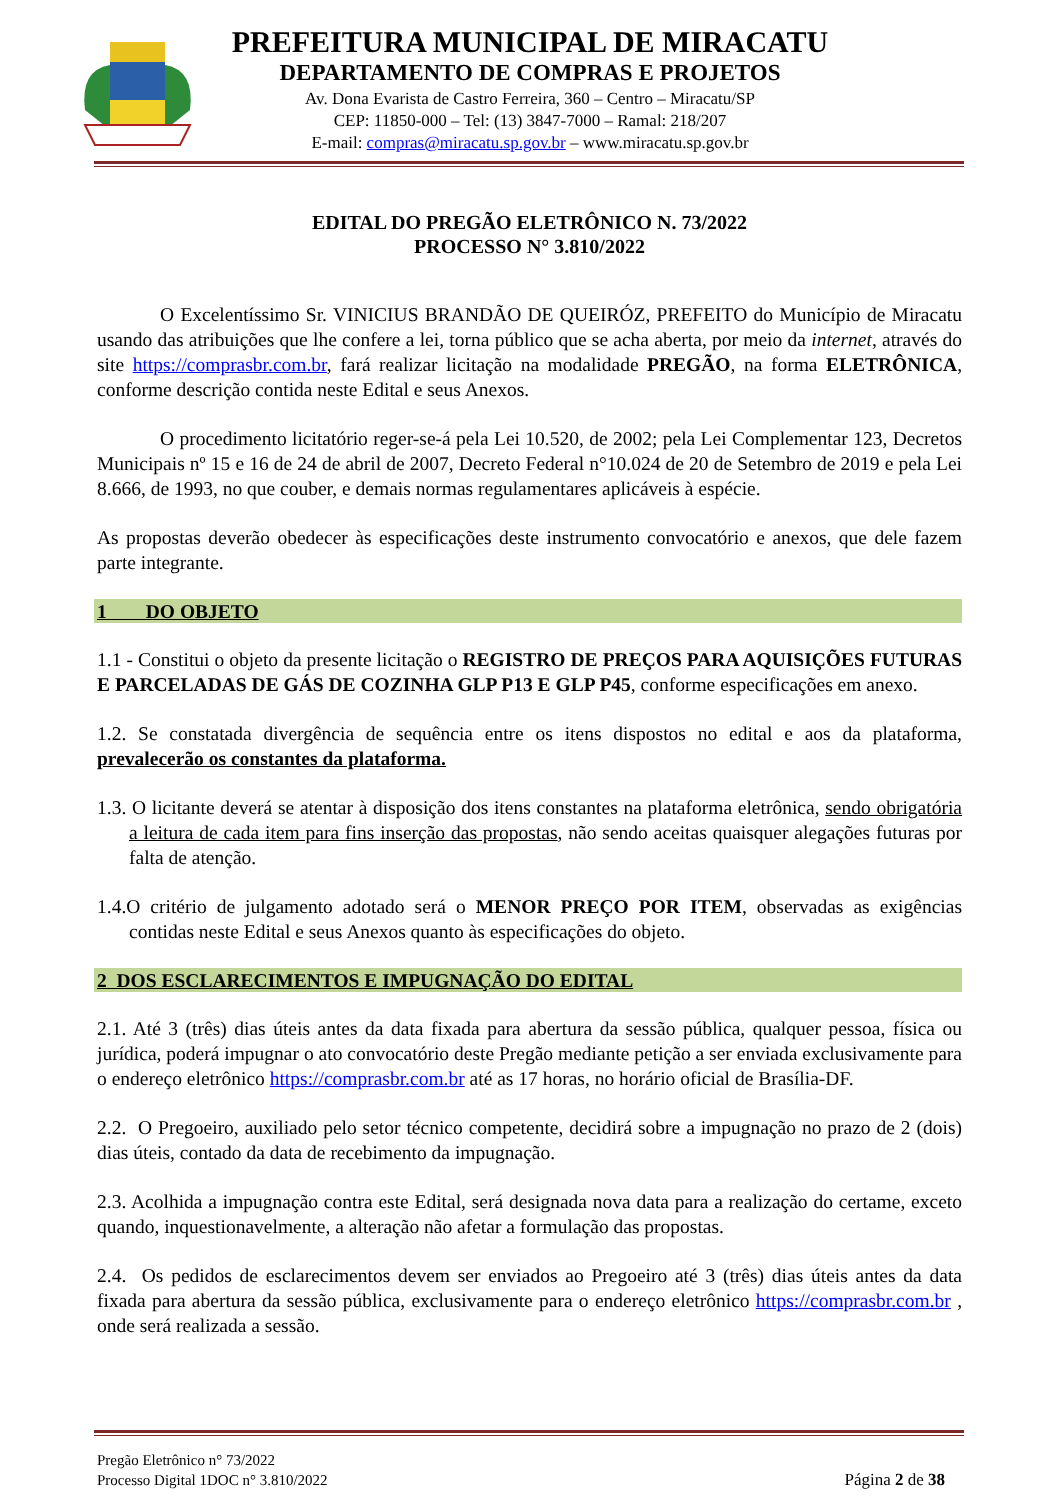PREFEITURA MUNICIPAL DE MIRACATU
DEPARTAMENTO DE COMPRAS E PROJETOS
Av. Dona Evarista de Castro Ferreira, 360 – Centro – Miracatu/SP
CEP: 11850-000 – Tel: (13) 3847-7000 – Ramal: 218/207
E-mail: compras@miracatu.sp.gov.br – www.miracatu.sp.gov.br
EDITAL DO PREGÃO ELETRÔNICO N. 73/2022
PROCESSO N° 3.810/2022
O Excelentíssimo Sr. VINICIUS BRANDÃO DE QUEIRÓZ, PREFEITO do Município de Miracatu usando das atribuições que lhe confere a lei, torna público que se acha aberta, por meio da internet, através do site https://comprasbr.com.br, fará realizar licitação na modalidade PREGÃO, na forma ELETRÔNICA, conforme descrição contida neste Edital e seus Anexos.
O procedimento licitatório reger-se-á pela Lei 10.520, de 2002; pela Lei Complementar 123, Decretos Municipais nº 15 e 16 de 24 de abril de 2007, Decreto Federal n°10.024 de 20 de Setembro de 2019 e pela Lei 8.666, de 1993, no que couber, e demais normas regulamentares aplicáveis à espécie.
As propostas deverão obedecer às especificações deste instrumento convocatório e anexos, que dele fazem parte integrante.
1 DO OBJETO
1.1 - Constitui o objeto da presente licitação o REGISTRO DE PREÇOS PARA AQUISIÇÕES FUTURAS E PARCELADAS DE GÁS DE COZINHA GLP P13 E GLP P45, conforme especificações em anexo.
1.2. Se constatada divergência de sequência entre os itens dispostos no edital e aos da plataforma, prevalecerão os constantes da plataforma.
1.3. O licitante deverá se atentar à disposição dos itens constantes na plataforma eletrônica, sendo obrigatória a leitura de cada item para fins inserção das propostas, não sendo aceitas quaisquer alegações futuras por falta de atenção.
1.4.O critério de julgamento adotado será o MENOR PREÇO POR ITEM, observadas as exigências contidas neste Edital e seus Anexos quanto às especificações do objeto.
2 DOS ESCLARECIMENTOS E IMPUGNAÇÃO DO EDITAL
2.1. Até 3 (três) dias úteis antes da data fixada para abertura da sessão pública, qualquer pessoa, física ou jurídica, poderá impugnar o ato convocatório deste Pregão mediante petição a ser enviada exclusivamente para o endereço eletrônico https://comprasbr.com.br até as 17 horas, no horário oficial de Brasília-DF.
2.2. O Pregoeiro, auxiliado pelo setor técnico competente, decidirá sobre a impugnação no prazo de 2 (dois) dias úteis, contado da data de recebimento da impugnação.
2.3. Acolhida a impugnação contra este Edital, será designada nova data para a realização do certame, exceto quando, inquestionavelmente, a alteração não afetar a formulação das propostas.
2.4. Os pedidos de esclarecimentos devem ser enviados ao Pregoeiro até 3 (três) dias úteis antes da data fixada para abertura da sessão pública, exclusivamente para o endereço eletrônico https://comprasbr.com.br , onde será realizada a sessão.
Pregão Eletrônico n° 73/2022
Processo Digital 1DOC n° 3.810/2022 Página 2 de 38